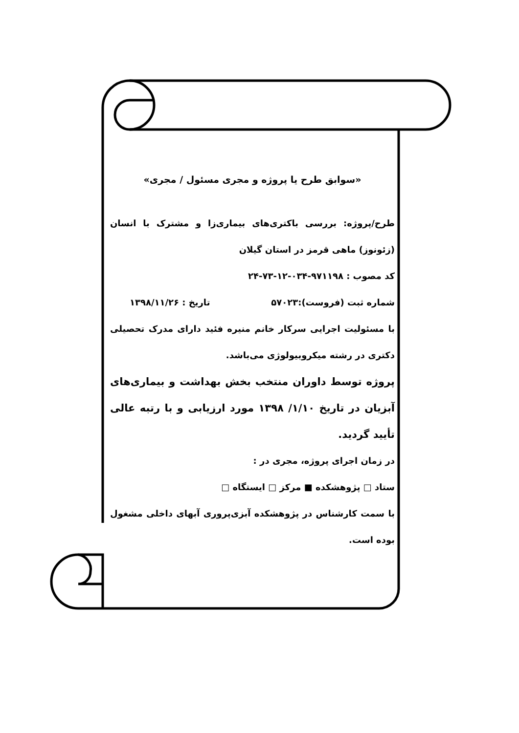«سوابق طرح یا پروژه و مجری مسئول / مجری»
طرح/پروژه: بررسی باکتری‌های بیماری‌زا و مشترک با انسان (زئونوز) ماهی قرمز در استان گیلان
کد مصوب : ۹۷۱۱۹۸-۰۳۴-۱۲-۷۳-۲۴
شماره ثبت (فروست):۵۷۰۲۳ تاریخ : ۱۳۹۸/۱۱/۲۶
با مسئولیت اجرایی سرکار خانم منیره فئید دارای مدرک تحصیلی دکتری در رشته میکروبیولوژی می‌باشد.
پروژه توسط داوران منتخب بخش بهداشت و بیماری‌های آبزیان در تاریخ ۱/۱۰/ ۱۳۹۸ مورد ارزیابی و با رتبه عالی تأیید گردید.
در زمان اجرای پروژه، مجری در :
ستاد □ پژوهشکده ■ مرکز □ ایستگاه □
با سمت کارشناس در پژوهشکده آبزی‌پروری آبهای داخلی مشغول بوده است.